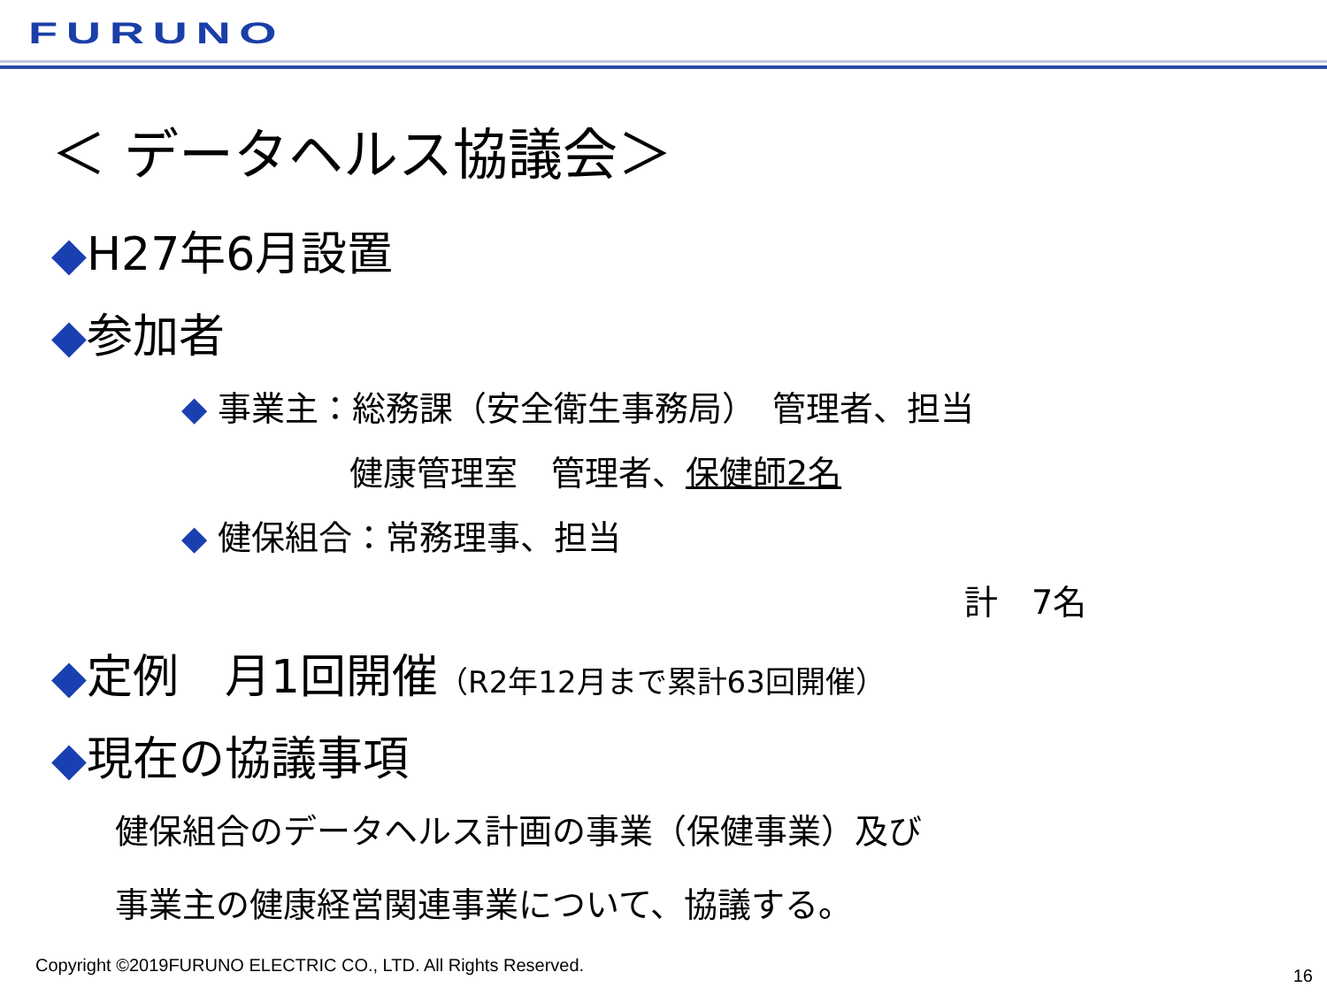FURUNO
＜ データヘルス協議会＞
◆H27年6月設置
◆参加者
◆ 事業主：総務課（安全衛生事務局）　管理者、担当
健康管理室　管理者、保健師2名
◆ 健保組合：常務理事、担当
計　7名
◆定例　月1回開催（R2年12月まで累計63回開催）
◆現在の協議事項
健保組合のデータヘルス計画の事業（保健事業）及び
事業主の健康経営関連事業について、協議する。
Copyright ©2019FURUNO ELECTRIC CO., LTD. All Rights Reserved.
16